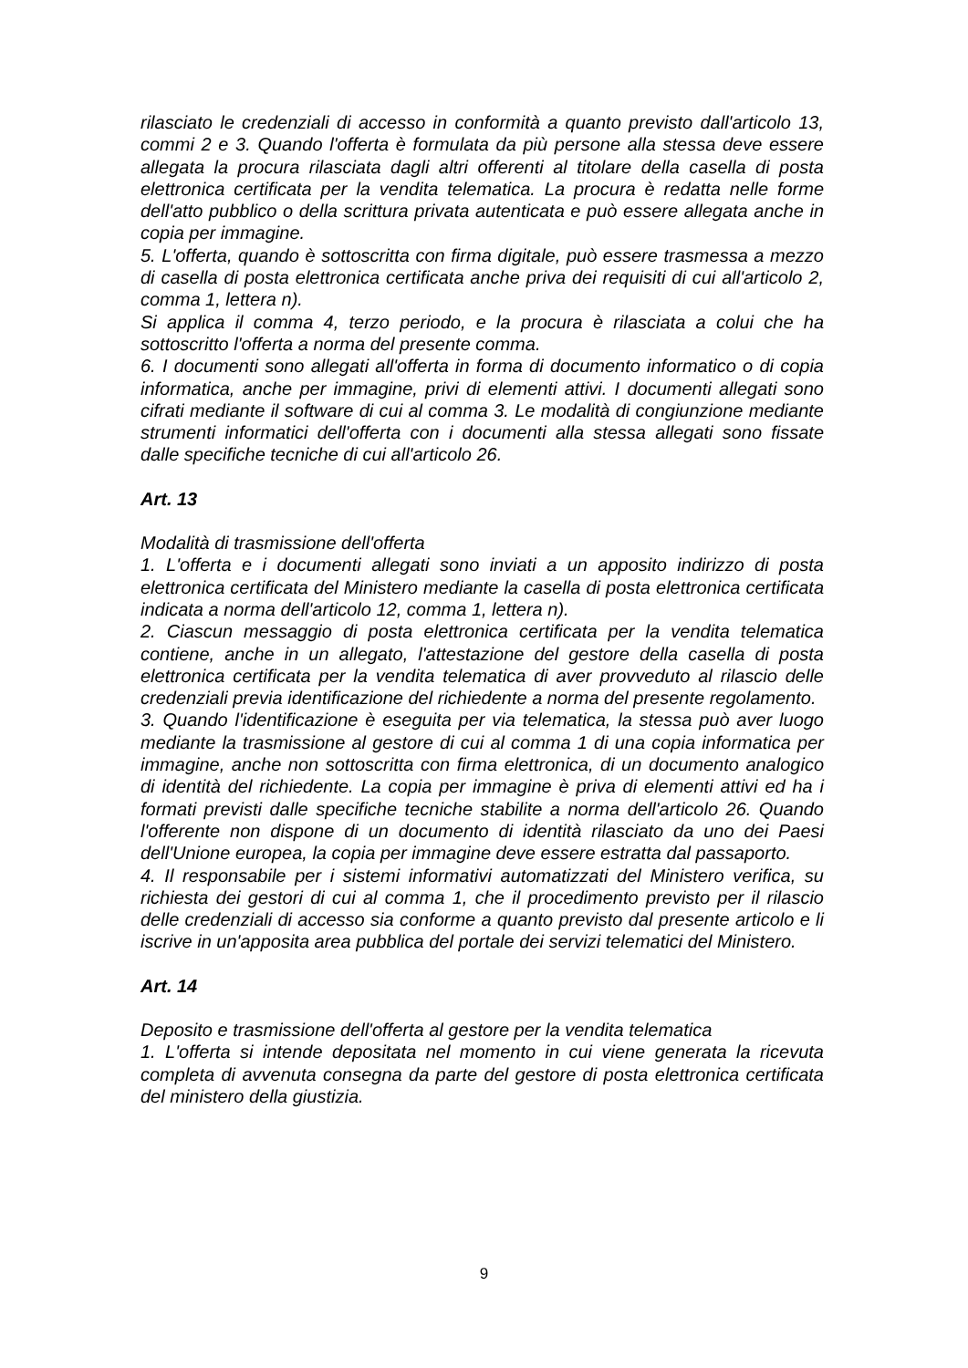rilasciato le credenziali di accesso in conformità a quanto previsto dall'articolo 13, commi 2 e 3. Quando l'offerta è formulata da più persone alla stessa deve essere allegata la procura rilasciata dagli altri offerenti al titolare della casella di posta elettronica certificata per la vendita telematica. La procura è redatta nelle forme dell'atto pubblico o della scrittura privata autenticata e può essere allegata anche in copia per immagine.
5. L'offerta, quando è sottoscritta con firma digitale, può essere trasmessa a mezzo di casella di posta elettronica certificata anche priva dei requisiti di cui all'articolo 2, comma 1, lettera n).
Si applica il comma 4, terzo periodo, e la procura è rilasciata a colui che ha sottoscritto l'offerta a norma del presente comma.
6. I documenti sono allegati all'offerta in forma di documento informatico o di copia informatica, anche per immagine, privi di elementi attivi. I documenti allegati sono cifrati mediante il software di cui al comma 3. Le modalità di congiunzione mediante strumenti informatici dell'offerta con i documenti alla stessa allegati sono fissate dalle specifiche tecniche di cui all'articolo 26.
Art. 13
Modalità di trasmissione dell'offerta
1. L'offerta e i documenti allegati sono inviati a un apposito indirizzo di posta elettronica certificata del Ministero mediante la casella di posta elettronica certificata indicata a norma dell'articolo 12, comma 1, lettera n).
2. Ciascun messaggio di posta elettronica certificata per la vendita telematica contiene, anche in un allegato, l'attestazione del gestore della casella di posta elettronica certificata per la vendita telematica di aver provveduto al rilascio delle credenziali previa identificazione del richiedente a norma del presente regolamento.
3. Quando l'identificazione è eseguita per via telematica, la stessa può aver luogo mediante la trasmissione al gestore di cui al comma 1 di una copia informatica per immagine, anche non sottoscritta con firma elettronica, di un documento analogico di identità del richiedente. La copia per immagine è priva di elementi attivi ed ha i formati previsti dalle specifiche tecniche stabilite a norma dell'articolo 26. Quando l'offerente non dispone di un documento di identità rilasciato da uno dei Paesi dell'Unione europea, la copia per immagine deve essere estratta dal passaporto.
4. Il responsabile per i sistemi informativi automatizzati del Ministero verifica, su richiesta dei gestori di cui al comma 1, che il procedimento previsto per il rilascio delle credenziali di accesso sia conforme a quanto previsto dal presente articolo e li iscrive in un'apposita area pubblica del portale dei servizi telematici del Ministero.
Art. 14
Deposito e trasmissione dell'offerta al gestore per la vendita telematica
1. L'offerta si intende depositata nel momento in cui viene generata la ricevuta completa di avvenuta consegna da parte del gestore di posta elettronica certificata del ministero della giustizia.
9